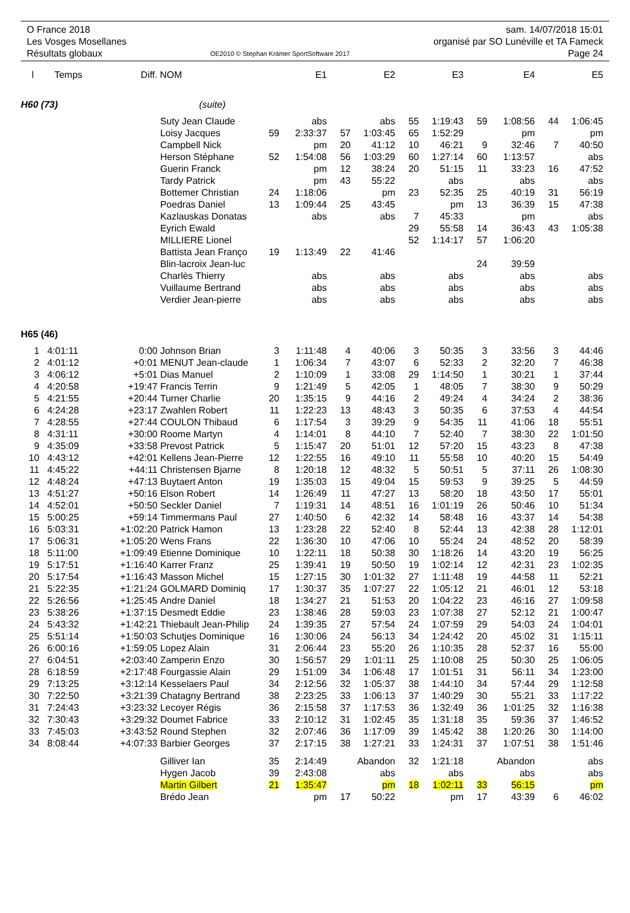O France 2018
Les Vosges Mosellanes
Résultats globaux
OE2010 © Stephan Krämer SportSoftware 2017
sam. 14/07/2018 15:01
organisé par SO Lunéville et TA Fameck
Page 24
| l | Temps | Diff. | NOM | | E1 | | E2 | | E3 | | E4 | | E5 |
| --- | --- | --- | --- | --- | --- | --- | --- | --- | --- | --- | --- | --- | --- |
| H60 (73) | | | (suite) | | | | | | | | | | |
| | | | Suty Jean Claude | | abs | | abs | 55 | 1:19:43 | 59 | 1:08:56 | 44 | 1:06:45 |
| | | | Loisy Jacques | 59 | 2:33:37 | 57 | 1:03:45 | 65 | 1:52:29 | | pm | | pm |
| | | | Campbell Nick | | pm | 20 | 41:12 | 10 | 46:21 | 9 | 32:46 | 7 | 40:50 |
| | | | Herson Stéphane | 52 | 1:54:08 | 56 | 1:03:29 | 60 | 1:27:14 | 60 | 1:13:57 | | abs |
| | | | Guerin Franck | | pm | 12 | 38:24 | 20 | 51:15 | 11 | 33:23 | 16 | 47:52 |
| | | | Tardy Patrick | | pm | 43 | 55:22 | | abs | | abs | | abs |
| | | | Bottemer Christian | 24 | 1:18:06 | | pm | 23 | 52:35 | 25 | 40:19 | 31 | 56:19 |
| | | | Poedras Daniel | 13 | 1:09:44 | 25 | 43:45 | | pm | 13 | 36:39 | 15 | 47:38 |
| | | | Kazlauskas Donatas | | abs | | abs | 7 | 45:33 | | pm | | abs |
| | | | Eyrich Ewald | | | | | 29 | 55:58 | 14 | 36:43 | 43 | 1:05:38 |
| | | | MILLIERE Lionel | | | | | 52 | 1:14:17 | 57 | 1:06:20 | | |
| | | | Battista Jean Franço | 19 | 1:13:49 | 22 | 41:46 | | | | | | |
| | | | Blin-lacroix Jean-luc | | | | | | | 24 | 39:59 | | |
| | | | Charlès Thierry | | abs | | abs | | abs | | abs | | abs |
| | | | Vuillaume Bertrand | | abs | | abs | | abs | | abs | | abs |
| | | | Verdier Jean-pierre | | abs | | abs | | abs | | abs | | abs |
| H65 (46) | | | | | | | | | | | | | |
| 1 | 4:01:11 | 0:00 | Johnson Brian | 3 | 1:11:48 | 4 | 40:06 | 3 | 50:35 | 3 | 33:56 | 3 | 44:46 |
| 2 | 4:01:12 | +0:01 | MENUT Jean-claude | 1 | 1:06:34 | 7 | 43:07 | 6 | 52:33 | 2 | 32:20 | 7 | 46:38 |
| 3 | 4:06:12 | +5:01 | Dias Manuel | 2 | 1:10:09 | 1 | 33:08 | 29 | 1:14:50 | 1 | 30:21 | 1 | 37:44 |
| 4 | 4:20:58 | +19:47 | Francis Terrin | 9 | 1:21:49 | 5 | 42:05 | 1 | 48:05 | 7 | 38:30 | 9 | 50:29 |
| 5 | 4:21:55 | +20:44 | Turner Charlie | 20 | 1:35:15 | 9 | 44:16 | 2 | 49:24 | 4 | 34:24 | 2 | 38:36 |
| 6 | 4:24:28 | +23:17 | Zwahlen Robert | 11 | 1:22:23 | 13 | 48:43 | 3 | 50:35 | 6 | 37:53 | 4 | 44:54 |
| 7 | 4:28:55 | +27:44 | COULON Thibaud | 6 | 1:17:54 | 3 | 39:29 | 9 | 54:35 | 11 | 41:06 | 18 | 55:51 |
| 8 | 4:31:11 | +30:00 | Roome Martyn | 4 | 1:14:01 | 8 | 44:10 | 7 | 52:40 | 7 | 38:30 | 22 | 1:01:50 |
| 9 | 4:35:09 | +33:58 | Prevost Patrick | 5 | 1:15:47 | 20 | 51:01 | 12 | 57:20 | 15 | 43:23 | 8 | 47:38 |
| 10 | 4:43:12 | +42:01 | Kellens Jean-Pierre | 12 | 1:22:55 | 16 | 49:10 | 11 | 55:58 | 10 | 40:20 | 15 | 54:49 |
| 11 | 4:45:22 | +44:11 | Christensen Bjarne | 8 | 1:20:18 | 12 | 48:32 | 5 | 50:51 | 5 | 37:11 | 26 | 1:08:30 |
| 12 | 4:48:24 | +47:13 | Buytaert Anton | 19 | 1:35:03 | 15 | 49:04 | 15 | 59:53 | 9 | 39:25 | 5 | 44:59 |
| 13 | 4:51:27 | +50:16 | Elson Robert | 14 | 1:26:49 | 11 | 47:27 | 13 | 58:20 | 18 | 43:50 | 17 | 55:01 |
| 14 | 4:52:01 | +50:50 | Seckler Daniel | 7 | 1:19:31 | 14 | 48:51 | 16 | 1:01:19 | 26 | 50:46 | 10 | 51:34 |
| 15 | 5:00:25 | +59:14 | Timmermans Paul | 27 | 1:40:50 | 6 | 42:32 | 14 | 58:48 | 16 | 43:37 | 14 | 54:38 |
| 16 | 5:03:31 | +1:02:20 | Patrick Hamon | 13 | 1:23:28 | 22 | 52:40 | 8 | 52:44 | 13 | 42:38 | 28 | 1:12:01 |
| 17 | 5:06:31 | +1:05:20 | Wens Frans | 22 | 1:36:30 | 10 | 47:06 | 10 | 55:24 | 24 | 48:52 | 20 | 58:39 |
| 18 | 5:11:00 | +1:09:49 | Etienne Dominique | 10 | 1:22:11 | 18 | 50:38 | 30 | 1:18:26 | 14 | 43:20 | 19 | 56:25 |
| 19 | 5:17:51 | +1:16:40 | Karrer Franz | 25 | 1:39:41 | 19 | 50:50 | 19 | 1:02:14 | 12 | 42:31 | 23 | 1:02:35 |
| 20 | 5:17:54 | +1:16:43 | Masson Michel | 15 | 1:27:15 | 30 | 1:01:32 | 27 | 1:11:48 | 19 | 44:58 | 11 | 52:21 |
| 21 | 5:22:35 | +1:21:24 | GOLMARD Dominiq | 17 | 1:30:37 | 35 | 1:07:27 | 22 | 1:05:12 | 21 | 46:01 | 12 | 53:18 |
| 22 | 5:26:56 | +1:25:45 | Andre Daniel | 18 | 1:34:27 | 21 | 51:53 | 20 | 1:04:22 | 23 | 46:16 | 27 | 1:09:58 |
| 23 | 5:38:26 | +1:37:15 | Desmedt Eddie | 23 | 1:38:46 | 28 | 59:03 | 23 | 1:07:38 | 27 | 52:12 | 21 | 1:00:47 |
| 24 | 5:43:32 | +1:42:21 | Thiebault Jean-Philip | 24 | 1:39:35 | 27 | 57:54 | 24 | 1:07:59 | 29 | 54:03 | 24 | 1:04:01 |
| 25 | 5:51:14 | +1:50:03 | Schutjes Dominique | 16 | 1:30:06 | 24 | 56:13 | 34 | 1:24:42 | 20 | 45:02 | 31 | 1:15:11 |
| 26 | 6:00:16 | +1:59:05 | Lopez Alain | 31 | 2:06:44 | 23 | 55:20 | 26 | 1:10:35 | 28 | 52:37 | 16 | 55:00 |
| 27 | 6:04:51 | +2:03:40 | Zamperin Enzo | 30 | 1:56:57 | 29 | 1:01:11 | 25 | 1:10:08 | 25 | 50:30 | 25 | 1:06:05 |
| 28 | 6:18:59 | +2:17:48 | Fourgassie Alain | 29 | 1:51:09 | 34 | 1:06:48 | 17 | 1:01:51 | 31 | 56:11 | 34 | 1:23:00 |
| 29 | 7:13:25 | +3:12:14 | Kesselaers Paul | 34 | 2:12:56 | 32 | 1:05:37 | 38 | 1:44:10 | 34 | 57:44 | 29 | 1:12:58 |
| 30 | 7:22:50 | +3:21:39 | Chatagny Bertrand | 38 | 2:23:25 | 33 | 1:06:13 | 37 | 1:40:29 | 30 | 55:21 | 33 | 1:17:22 |
| 31 | 7:24:43 | +3:23:32 | Lecoyer Régis | 36 | 2:15:58 | 37 | 1:17:53 | 36 | 1:32:49 | 36 | 1:01:25 | 32 | 1:16:38 |
| 32 | 7:30:43 | +3:29:32 | Doumet Fabrice | 33 | 2:10:12 | 31 | 1:02:45 | 35 | 1:31:18 | 35 | 59:36 | 37 | 1:46:52 |
| 33 | 7:45:03 | +3:43:52 | Round Stephen | 32 | 2:07:46 | 36 | 1:17:09 | 39 | 1:45:42 | 38 | 1:20:26 | 30 | 1:14:00 |
| 34 | 8:08:44 | +4:07:33 | Barbier Georges | 37 | 2:17:15 | 38 | 1:27:21 | 33 | 1:24:31 | 37 | 1:07:51 | 38 | 1:51:46 |
| | | | Gilliver Ian | 35 | 2:14:49 | | Abandon | 32 | 1:21:18 | | Abandon | | abs |
| | | | Hygen Jacob | 39 | 2:43:08 | | abs | | abs | | abs | | abs |
| | | | Martin Gilbert | 21 | 1:35:47 | | pm | 18 | 1:02:11 | 33 | 56:15 | | pm |
| | | | Brédo Jean | | pm | 17 | 50:22 | | pm | 17 | 43:39 | 6 | 46:02 |